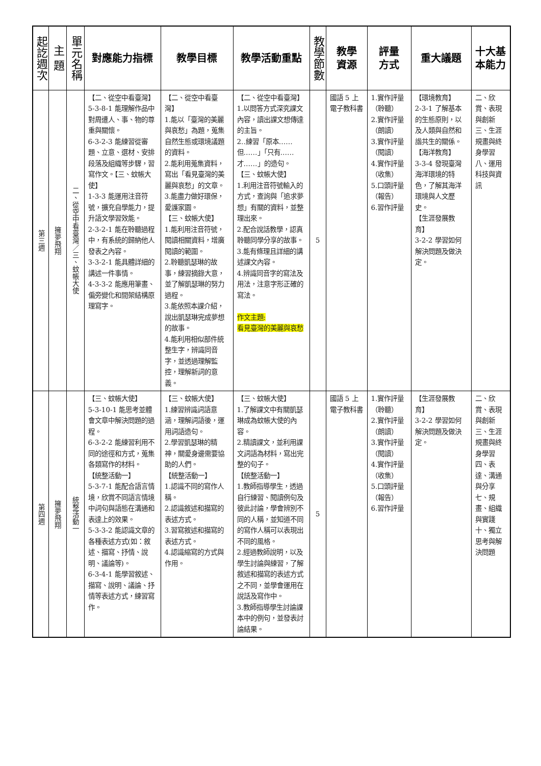| 起訖週次 | 主 題 | 單元名稱 | 對應能力指標 | 教學目標 | 教學活動重點 | 教學節數 | 教學 資源 | 評量 方式 | 重大議題 | 十大基本能力 |
| --- | --- | --- | --- | --- | --- | --- | --- | --- | --- | --- |
| 第三週 | 擁夢飛翔 | 二、從空中看臺灣／三、蚊帳大使 | 【二、從空中看臺灣】5-3-8-1 能理解作品中對周遭人、事、物的尊重與關懷。 6-3-2-3 能練習從審題、立意、選材、安排段落及組織等步驟，習寫作文。【三、蚊帳大使】 1-3-3 能運用注音符號，擴充自學能力，提升語文學習效能。 2-3-2-1 能在聆聽過程中，有系統的歸納他人發表之內容。 3-3-2-1 能具體詳細的講述一件事情。 4-3-3-2 能應用筆畫、偏旁變化和間架結構原理寫字。 | 【二、從空中看臺灣】 1.能以「臺灣的美麗與哀愁」為題，蒐集自然生態或環境議題的資料。 2.能利用蒐集資料，寫出「看見臺灣的美麗與哀愁」的文章。 3.能盡力做好環保，愛護家園。 【三、蚊帳大使】 1.能利用注音符號，閱讀相關資料，增廣閱讀的範圍。 2.聆聽凱瑟琳的故事，練習摘錄大意，並了解凱瑟琳的努力過程。 3.能依照本課介紹，說出凱瑟琳完成夢想的故事。 4.能利用相似部件統整生字，辨識同音字，並透過理解監控，理解新詞的意義。 | 【二、從空中看臺灣】 1.以問答方式深究課文內容，讀出課文想傳達的主旨。 2..練習「原本……但……」「只有……才……」的造句。 【三、蚊帳大使】 1.利用注音符號輸入的方式，查詢與「追求夢想」有關的資料，並整理出來。 2.配合說話教學，認真聆聽同學分享的故事。 3.能有條理且詳細的講述課文內容。 4.辨識同音字的寫法及用法，注意字形正確的寫法。 作文主題: 看見臺灣的美麗與哀愁 | 5 | 國語 5 上電子教科書 | 1.實作評量（聆聽） 2.實作評量（朗讀） 3.實作評量（閱讀） 4.實作評量（收集） 5.口頭評量（報告） 6.習作評量 | 【環境教育】 2-3-1 了解基本的生態原則，以及人類與自然和諧共生的關係。 【海洋教育】 3-3-4 發現臺灣海洋環境的特色，了解其海洋環境與人文歷史。 【生涯發展教育】 3-2-2 學習如何解決問題及做決定。 | 二、欣賞、表現與創新 三、生涯規畫與終身學習 八、運用科技與資訊 |
| 第四週 | 擁夢飛翔 | 統整活動一 | 【三、蚊帳大使】 5-3-10-1 能思考並體會文章中解決問題的過程。 6-3-2-2 能練習利用不同的途徑和方式，蒐集各類寫作的材料。 【統整活動一】 5-3-7-1 能配合語言情境，欣賞不同語言情境中詞句與語態在溝通和表達上的效果。 5-3-3-2 能認識文章的各種表述方式(如：敘述、描寫、抒情、說明、議論等)。 6-3-4-1 能學習敘述、描寫、說明、議論、抒情等表述方式，練習寫作。 | 【三、蚊帳大使】 1.練習辨識詞語意涵，理解詞語後，運用詞語造句。 2.學習凱瑟琳的精神，關愛身邊需要協助的人們。 【統整活動一】 1.認識不同的寫作人稱。 2.認識敘述和描寫的表述方式。 3.習寫敘述和描寫的表述方式。 4.認識縮寫的方式與作用。 | 【三、蚊帳大使】 1.了解課文中有關凱瑟琳成為蚊帳大使的內容。 2.精讀課文，並利用課文詞語為材料，寫出完整的句子。 【統整活動一】 1.教師指導學生，透過自行練習、閱讀例句及彼此討論，學會辨別不同的人稱，並知道不同的寫作人稱可以表現出不同的風格。 2.經過教師說明，以及學生討論與練習，了解敘述和描寫的表述方式之不同，並學會運用在說話及寫作中。 3.教師指導學生討論課本中的例句，並發表討論結果。 | 5 | 國語 5 上電子教科書 | 1.實作評量（聆聽） 2.實作評量（朗讀） 3.實作評量（閱讀） 4.實作評量（收集） 5.口頭評量（報告） 6.習作評量 | 【生涯發展教育】 3-2-2 學習如何解決問題及做決定。 | 二、欣賞、表現與創新 三、生涯規畫與終身學習 四、表達、溝通與分享 七、規畫、組織與實踐 十、獨立思考與解決問題 |